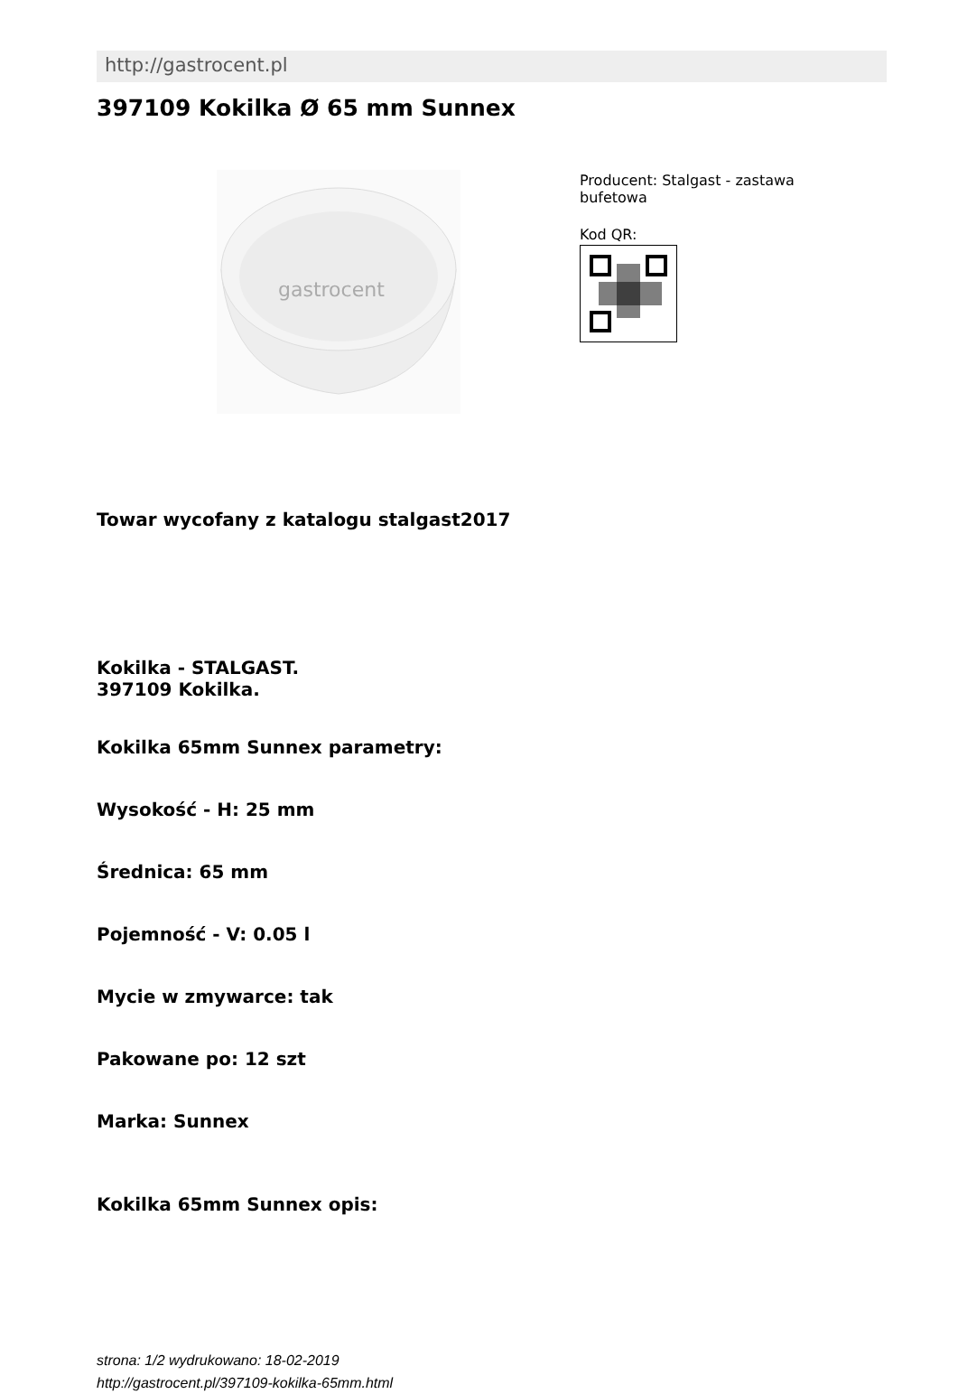http://gastrocent.pl
397109 Kokilka Ø 65 mm Sunnex
gastrocent
Producent: Stalgast - zastawa bufetowa
Kod QR:
Towar wycofany z katalogu stalgast2017
Kokilka - STALGAST.
397109 Kokilka.
Kokilka 65mm Sunnex parametry:
Wysokość - H: 25 mm
Średnica: 65 mm
Pojemność - V: 0.05 l
Mycie w zmywarce: tak
Pakowane po: 12 szt
Marka: Sunnex
Kokilka 65mm Sunnex opis:
strona: 1/2 wydrukowano: 18-02-2019
http://gastrocent.pl/397109-kokilka-65mm.html